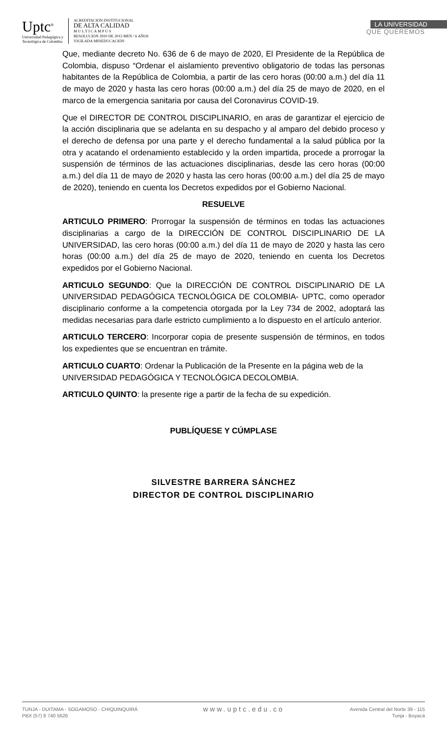Uptc<sup>®</sup>
Universidad Pedagógica y
Tecnológica de Colombia
ACREDITACIÓN INSTITUCIONAL
DE ALTA CALIDAD
M U L T I C A M P U S
RESOLUCIÓN 3910 DE 2015 MEN / 6 AÑOS
VIGILADA MINEDUCACIÓN
LA UNIVERSIDAD
QUE QUEREMOS
Que, mediante decreto No. 636 de 6 de mayo de 2020, El Presidente de la República de Colombia, dispuso “Ordenar el aislamiento preventivo obligatorio de todas las personas habitantes de la República de Colombia, a partir de las cero horas (00:00 a.m.) del día 11 de mayo de 2020 y hasta las cero horas (00:00 a.m.) del día 25 de mayo de 2020, en el marco de la emergencia sanitaria por causa del Coronavirus COVID-19.
Que el DIRECTOR DE CONTROL DISCIPLINARIO, en aras de garantizar el ejercicio de la acción disciplinaria que se adelanta en su despacho y al amparo del debido proceso y el derecho de defensa por una parte y el derecho fundamental a la salud pública por la otra y acatando el ordenamiento establecido y la orden impartida, procede a prorrogar la suspensión de términos de las actuaciones disciplinarias, desde las cero horas (00:00 a.m.) del día 11 de mayo de 2020 y hasta las cero horas (00:00 a.m.) del día 25 de mayo de 2020), teniendo en cuenta los Decretos expedidos por el Gobierno Nacional.
RESUELVE
ARTICULO PRIMERO: Prorrogar la suspensión de términos en todas las actuaciones disciplinarias a cargo de la DIRECCIÓN DE CONTROL DISCIPLINARIO DE LA UNIVERSIDAD, las cero horas (00:00 a.m.) del día 11 de mayo de 2020 y hasta las cero horas (00:00 a.m.) del día 25 de mayo de 2020, teniendo en cuenta los Decretos expedidos por el Gobierno Nacional.
ARTICULO SEGUNDO: Que la DIRECCIÓN DE CONTROL DISCIPLINARIO DE LA UNIVERSIDAD PEDAGÓGICA TECNOLÓGICA DE COLOMBIA- UPTC, como operador disciplinario conforme a la competencia otorgada por la Ley 734 de 2002, adoptará las medidas necesarias para darle estricto cumplimiento a lo dispuesto en el artículo anterior.
ARTICULO TERCERO: Incorporar copia de presente suspensión de términos, en todos los expedientes que se encuentran en trámite.
ARTICULO CUARTO: Ordenar la Publicación de la Presente en la página web de la UNIVERSIDAD PEDAGÓGICA Y TECNOLÓGICA DECOLOMBIA.
ARTICULO QUINTO: la presente rige a partir de la fecha de su expedición.
PUBLÍQUESE Y CÚMPLASE
SILVESTRE BARRERA SÁNCHEZ
DIRECTOR DE CONTROL DISCIPLINARIO
TUNJA - DUITAMA - SOGAMOSO - CHIQUINQUIRÁ
PBX (57) 8 740 5626
www.uptc.edu.co
Avenida Central del Norte 39 - 115
Tunja - Boyacá